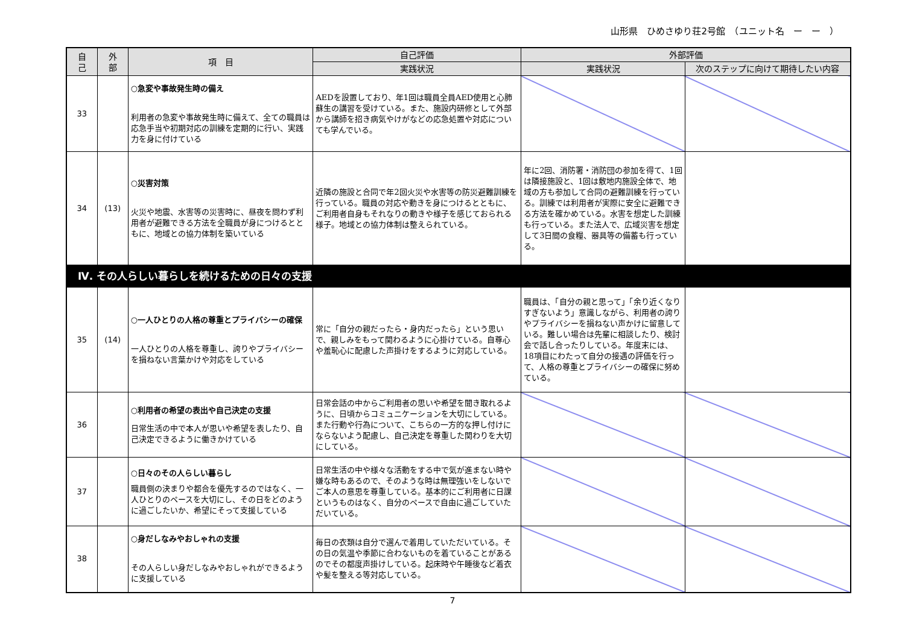山形県　ひめさゆり荘2号館　（ユニット名　ー　ー　）
| 自 己 | 外 部 | 項 目 | 自己評価 | 外部評価 | |
| --- | --- | --- | --- | --- | --- |
| | | | 実践状況 | 実践状況 | 次のステップに向けて期待したい内容 |
| 33 | | ○急変や事故発生時の備え 利用者の急変や事故発生時に備えて、全ての職員は応急手当や初期対応の訓練を定期的に行い、実践力を身に付けている | AEDを設置しており、年1回は職員全員AED使用と心肺蘇生の講習を受けている。また、施設内研修として外部から講師を招き病気やけがなどの応急処置や対応についても学んでいる。 | | |
| 34 | (13) | ○災害対策 火災や地震、水害等の災害時に、昼夜を問わず利用者が避難できる方法を全職員が身につけるとともに、地域との協力体制を築いている | 近隣の施設と合同で年2回火災や水害等の防災避難訓練を行っている。職員の対応や動きを身につけるとともに、ご利用者自身もそれなりの動きや様子を感じておられる様子。地域との協力体制は整えられている。 | 年に2回、消防署・消防団の参加を得て、1回は隣接施設と、1回は敷地内施設全体で、地域の方も参加して合同の避難訓練を行っている。訓練では利用者が実際に安全に避難できる方法を確かめている。水害を想定した訓練も行っている。また法人で、広域災害を想定して3日間の食糧、器具等の備蓄も行っている。 | |
| Ⅳ. その人らしい暮らしを続けるための日々の支援 | | | | | |
| 35 | (14) | ○一人ひとりの人格の尊重とプライバシーの確保 一人ひとりの人格を尊重し、誇りやプライバシーを損ねない言葉かけや対応をしている | 常に「自分の親だったら・身内だったら」という思いで、親しみをもって関わるように心掛けている。自尊心や羞恥心に配慮した声掛けをするように対応している。 | 職員は、「自分の親と思って」「余り近くなりすぎないよう」意識しながら、利用者の誇りやプライバシーを損ねない声かけに留意している。難しい場合は先輩に相談したり、検討会で話し合ったりしている。年度末には、18項目にわたって自分の接遇の評価を行って、人格の尊重とプライバシーの確保に努めている。 | |
| 36 | | ○利用者の希望の表出や自己決定の支援 日常生活の中で本人が思いや希望を表したり、自己決定できるように働きかけている | 日常会話の中からご利用者の思いや希望を聞き取れるように、日頃からコミュニケーションを大切にしている。また行動や行為について、こちらの一方的な押し付けにならないよう配慮し、自己決定を尊重した関わりを大切にしている。 | | |
| 37 | | ○日々のその人らしい暮らし 職員側の決まりや都合を優先するのではなく、一人ひとりのペースを大切にし、その日をどのように過ごしたいか、希望にそって支援している | 日常生活の中や様々な活動をする中で気が進まない時や嫌な時もあるので、そのような時は無理強いをしないでご本人の意思を尊重している。基本的にご利用者に日課というものはなく、自分のペースで自由に過ごしていただいている。 | | |
| 38 | | ○身だしなみやおしゃれの支援 その人らしい身だしなみやおしゃれができるように支援している | 毎日の衣類は自分で選んで着用していただいている。その日の気温や季節に合わないものを着ていることがあるのでその都度声掛けしている。起床時や午睡後など着衣や髪を整える等対応している。 | | |
7